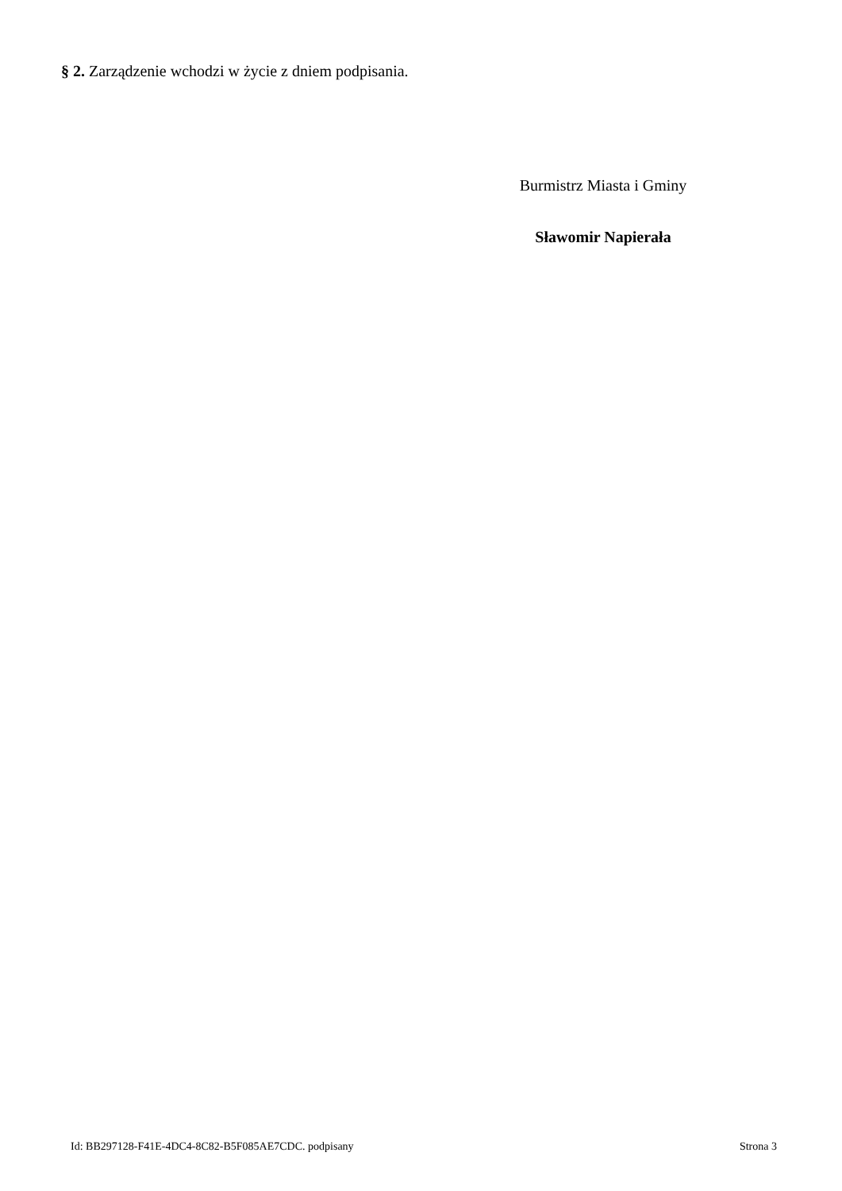§ 2. Zarządzenie wchodzi w życie z dniem podpisania.
Burmistrz Miasta i Gminy
Sławomir Napierała
Id: BB297128-F41E-4DC4-8C82-B5F085AE7CDC. podpisany Strona 3